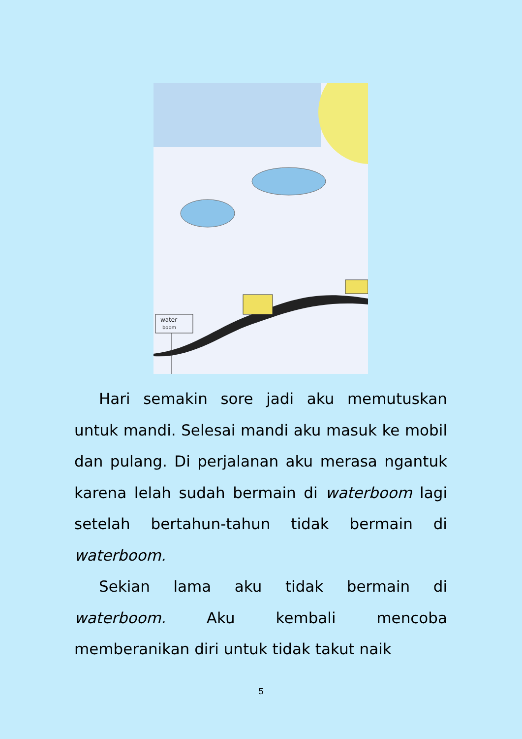water
boom
Hari semakin sore jadi aku memutuskan untuk mandi. Selesai mandi aku masuk ke mobil dan pulang. Di perjalanan aku merasa ngantuk karena lelah sudah bermain di waterboom lagi setelah bertahun-tahun tidak bermain di waterboom.
Sekian lama aku tidak bermain di waterboom. Aku kembali mencoba memberanikan diri untuk tidak takut naik
5